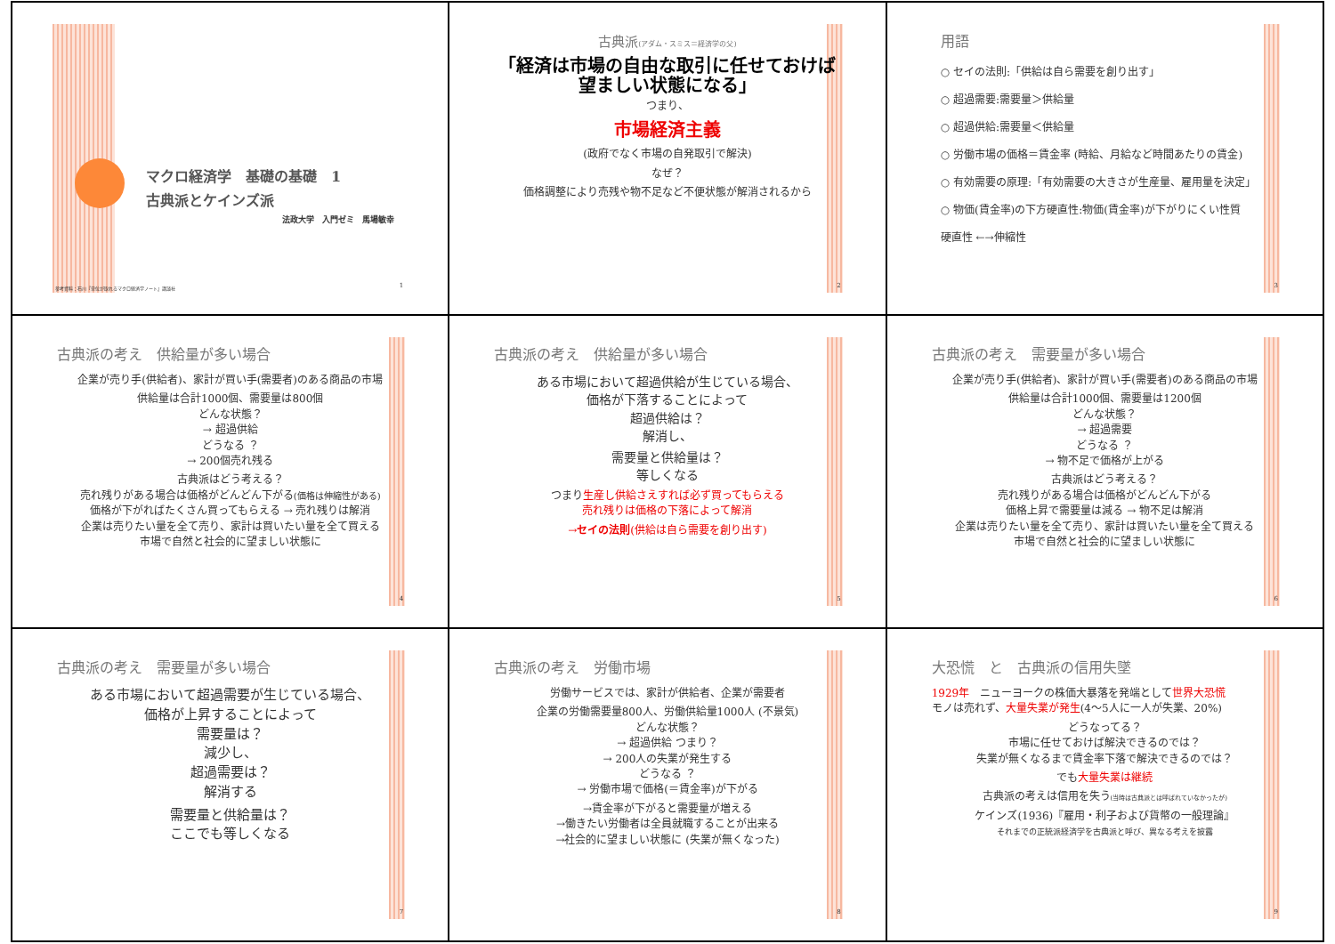マクロ経済学　基礎の基礎　1
古典派とケインズ派
法政大学　入門ゼミ　馬場敏幸
参考資料：石川『単位が取れるマクロ経済学ノート』講談社
1
古典派(アダム・スミス＝経済学の父)
「経済は市場の自由な取引に任せておけば望ましい状態になる」
つまり、
市場経済主義
(政府でなく市場の自発取引で解決)
なぜ？
価格調整により売残や物不足など不便状態が解消されるから
2
用語
○ セイの法則:「供給は自ら需要を創り出す」
○ 超過需要:需要量＞供給量
○ 超過供給:需要量＜供給量
○ 労働市場の価格＝賃金率 (時給、月給など時間あたりの賃金)
○ 有効需要の原理:「有効需要の大きさが生産量、雇用量を決定」
○ 物価(賃金率)の下方硬直性:物価(賃金率)が下がりにくい性質
硬直性 ←→伸縮性
3
古典派の考え　供給量が多い場合
企業が売り手(供給者)、家計が買い手(需要者)のある商品の市場
供給量は合計1000個、需要量は800個
どんな状態？
→ 超過供給
どうなる ？
→ 200個売れ残る
古典派はどう考える？
売れ残りがある場合は価格がどんどん下がる(価格は伸縮性がある)
価格が下がればたくさん買ってもらえる → 売れ残りは解消
企業は売りたい量を全て売り、家計は買いたい量を全て買える
市場で自然と社会的に望ましい状態に
4
古典派の考え　供給量が多い場合
ある市場において超過供給が生じている場合、
価格が下落することによって
超過供給は？
解消し、
需要量と供給量は？
等しくなる
つまり生産し供給さえすれば必ず買ってもらえる
売れ残りは価格の下落によって解消
→セイの法則(供給は自ら需要を創り出す)
5
古典派の考え　需要量が多い場合
企業が売り手(供給者)、家計が買い手(需要者)のある商品の市場
供給量は合計1000個、需要量は1200個
どんな状態？
→ 超過需要
どうなる ？
→ 物不足で価格が上がる
古典派はどう考える？
売れ残りがある場合は価格がどんどん下がる
価格上昇で需要量は減る → 物不足は解消
企業は売りたい量を全て売り、家計は買いたい量を全て買える
市場で自然と社会的に望ましい状態に
6
古典派の考え　需要量が多い場合
ある市場において超過需要が生じている場合、
価格が上昇することによって
需要量は？
減少し、
超過需要は？
解消する
需要量と供給量は？
ここでも等しくなる
7
古典派の考え　労働市場
労働サービスでは、家計が供給者、企業が需要者
企業の労働需要量800人、労働供給量1000人 (不景気)
どんな状態？
→ 超過供給 つまり？
→ 200人の失業が発生する
どうなる ？
→ 労働市場で価格(＝賃金率)が下がる
→賃金率が下がると需要量が増える
→働きたい労働者は全員就職することが出来る
→社会的に望ましい状態に (失業が無くなった)
8
大恐慌　と　古典派の信用失墜
1929年　ニューヨークの株価大暴落を発端として世界大恐慌
モノは売れず、大量失業が発生(4～5人に一人が失業、20%)
どうなってる？
市場に任せておけば解決できるのでは？
失業が無くなるまで賃金率下落で解決できるのでは？
でも大量失業は継続
古典派の考えは信用を失う(当時は古典派とは呼ばれていなかったが)
ケインズ(1936)『雇用・利子および貨幣の一般理論』
それまでの正統派経済学を古典派と呼び、異なる考えを披露
9